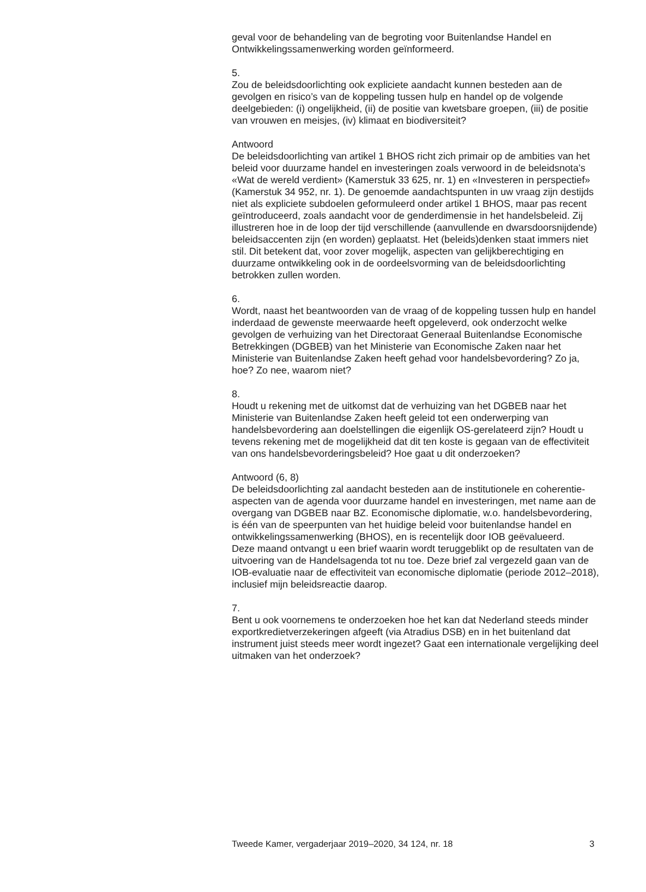geval voor de behandeling van de begroting voor Buitenlandse Handel en Ontwikkelingssamenwerking worden geïnformeerd.
5.
Zou de beleidsdoorlichting ook expliciete aandacht kunnen besteden aan de gevolgen en risico’s van de koppeling tussen hulp en handel op de volgende deelgebieden: (i) ongelijkheid, (ii) de positie van kwetsbare groepen, (iii) de positie van vrouwen en meisjes, (iv) klimaat en biodiversiteit?
Antwoord
De beleidsdoorlichting van artikel 1 BHOS richt zich primair op de ambities van het beleid voor duurzame handel en investeringen zoals verwoord in de beleidsnota’s «Wat de wereld verdient» (Kamerstuk 33 625, nr. 1) en «Investeren in perspectief» (Kamerstuk 34 952, nr. 1). De genoemde aandachtspunten in uw vraag zijn destijds niet als expliciete subdoelen geformuleerd onder artikel 1 BHOS, maar pas recent geïntroduceerd, zoals aandacht voor de genderdimensie in het handelsbeleid. Zij illustreren hoe in de loop der tijd verschillende (aanvullende en dwarsdoorsnijdende) beleidsaccenten zijn (en worden) geplaatst. Het (beleids)denken staat immers niet stil. Dit betekent dat, voor zover mogelijk, aspecten van gelijkberechtiging en duurzame ontwikkeling ook in de oordeelsvorming van de beleidsdoorlichting betrokken zullen worden.
6.
Wordt, naast het beantwoorden van de vraag of de koppeling tussen hulp en handel inderdaad de gewenste meerwaarde heeft opgeleverd, ook onderzocht welke gevolgen de verhuizing van het Directoraat Generaal Buitenlandse Economische Betrekkingen (DGBEB) van het Ministerie van Economische Zaken naar het Ministerie van Buitenlandse Zaken heeft gehad voor handelsbevordering? Zo ja, hoe? Zo nee, waarom niet?
8.
Houdt u rekening met de uitkomst dat de verhuizing van het DGBEB naar het Ministerie van Buitenlandse Zaken heeft geleid tot een onderwerping van handelsbevordering aan doelstellingen die eigenlijk OS-gerelateerd zijn? Houdt u tevens rekening met de mogelijkheid dat dit ten koste is gegaan van de effectiviteit van ons handelsbevorderingsbeleid? Hoe gaat u dit onderzoeken?
Antwoord (6, 8)
De beleidsdoorlichting zal aandacht besteden aan de institutionele en coherentie-aspecten van de agenda voor duurzame handel en investeringen, met name aan de overgang van DGBEB naar BZ. Economische diplomatie, w.o. handelsbevordering, is één van de speerpunten van het huidige beleid voor buitenlandse handel en ontwikkelingssamenwerking (BHOS), en is recentelijk door IOB geëvalueerd.
Deze maand ontvangt u een brief waarin wordt teruggeblikt op de resultaten van de uitvoering van de Handelsagenda tot nu toe. Deze brief zal vergezeld gaan van de IOB-evaluatie naar de effectiviteit van economische diplomatie (periode 2012–2018), inclusief mijn beleidsreactie daarop.
7.
Bent u ook voornemens te onderzoeken hoe het kan dat Nederland steeds minder exportkredietverzekeringen afgeeft (via Atradius DSB) en in het buitenland dat instrument juist steeds meer wordt ingezet? Gaat een internationale vergelijking deel uitmaken van het onderzoek?
Tweede Kamer, vergaderjaar 2019–2020, 34 124, nr. 18 3